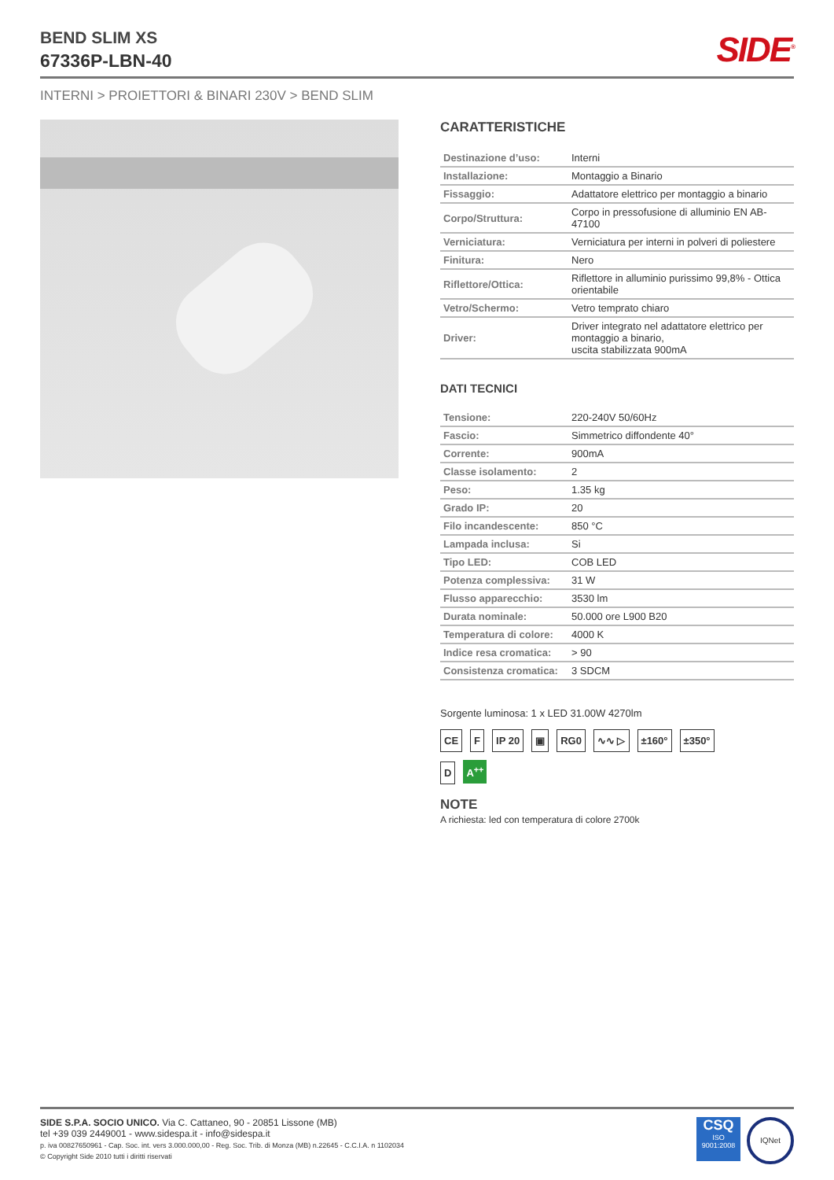BEND SLIM XS
67336P-LBN-40
SIDE<sup>®</sup>
INTERNI > PROIETTORI & BINARI 230V > BEND SLIM
CARATTERISTICHE
| Destinazione d’uso: | Interni |
| Installazione: | Montaggio a Binario |
| Fissaggio: | Adattatore elettrico per montaggio a binario |
| Corpo/Struttura: | Corpo in pressofusione di alluminio EN AB-47100 |
| Verniciatura: | Verniciatura per interni in polveri di poliestere |
| Finitura: | Nero |
| Riflettore/Ottica: | Riflettore in alluminio purissimo 99,8% - Ottica orientabile |
| Vetro/Schermo: | Vetro temprato chiaro |
| Driver: | Driver integrato nel adattatore elettrico per montaggio a binario, uscita stabilizzata 900mA |
DATI TECNICI
| Tensione: | 220-240V 50/60Hz |
| Fascio: | Simmetrico diffondente 40° |
| Corrente: | 900mA |
| Classe isolamento: | 2 |
| Peso: | 1.35 kg |
| Grado IP: | 20 |
| Filo incandescente: | 850 °C |
| Lampada inclusa: | Si |
| Tipo LED: | COB LED |
| Potenza complessiva: | 31 W |
| Flusso apparecchio: | 3530 lm |
| Durata nominale: | 50.000 ore L900 B20 |
| Temperatura di colore: | 4000 K |
| Indice resa cromatica: | > 90 |
| Consistenza cromatica: | 3 SDCM |
Sorgente luminosa: 1 x LED 31.00W 4270lm
CE F IP 20 ▣ RG0 ∿∿ ▷ ±160° ±350°
D A<sup>++</sup>
NOTE
A richiesta: led con temperatura di colore 2700k
SIDE S.P.A. SOCIO UNICO. Via C. Cattaneo, 90 - 20851 Lissone (MB)
tel +39 039 2449001 - www.sidespa.it - info@sidespa.it
p. iva 00827650961 - Cap. Soc. int. vers 3.000.000,00 - Reg. Soc. Trib. di Monza (MB) n.22645 - C.C.I.A. n 1102034
© Copyright Side 2010 tutti i diritti riservati
CSQ
ISO
9001:2008
IQNet